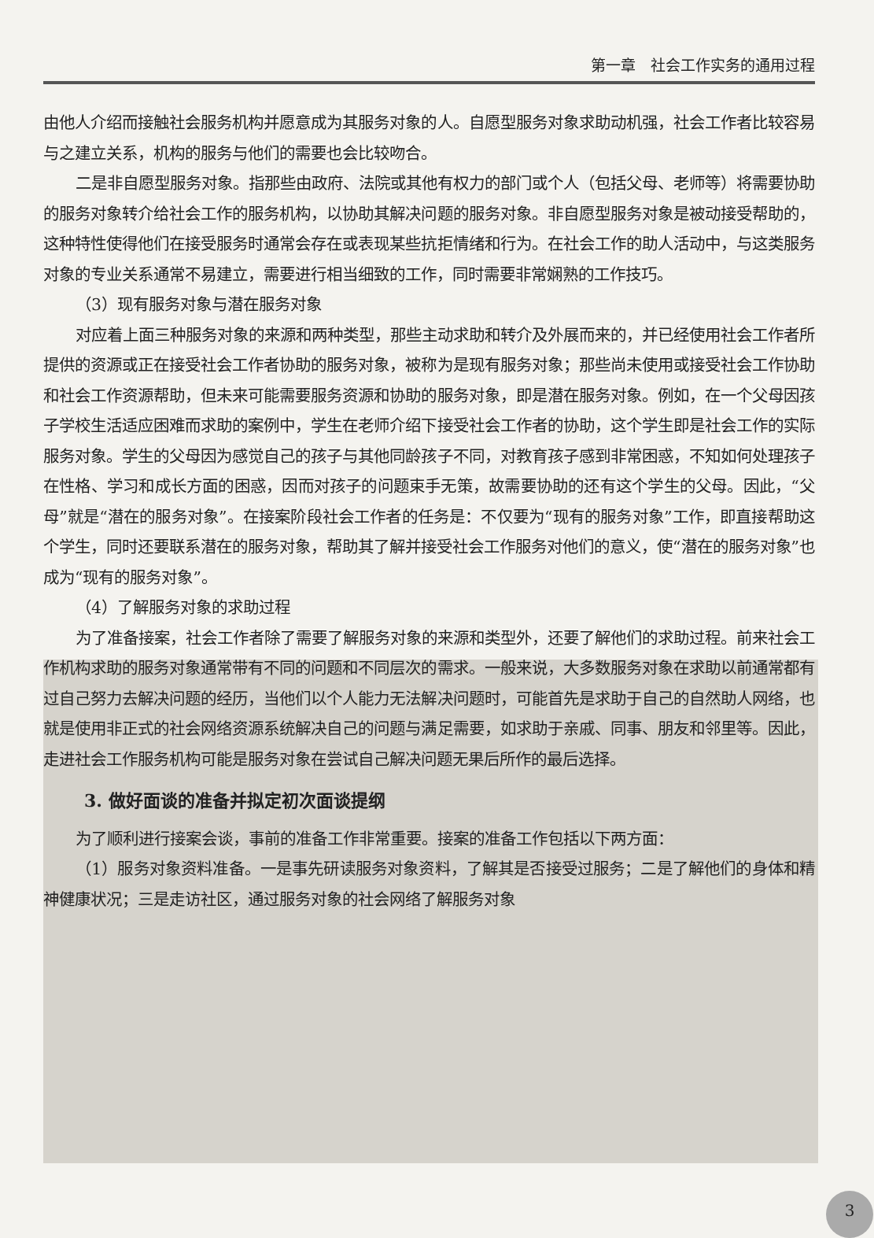第一章　社会工作实务的通用过程
由他人介绍而接触社会服务机构并愿意成为其服务对象的人。自愿型服务对象求助动机强，社会工作者比较容易与之建立关系，机构的服务与他们的需要也会比较吻合。
二是非自愿型服务对象。指那些由政府、法院或其他有权力的部门或个人（包括父母、老师等）将需要协助的服务对象转介给社会工作的服务机构，以协助其解决问题的服务对象。非自愿型服务对象是被动接受帮助的，这种特性使得他们在接受服务时通常会存在或表现某些抗拒情绪和行为。在社会工作的助人活动中，与这类服务对象的专业关系通常不易建立，需要进行相当细致的工作，同时需要非常娴熟的工作技巧。
（3）现有服务对象与潜在服务对象
对应着上面三种服务对象的来源和两种类型，那些主动求助和转介及外展而来的，并已经使用社会工作者所提供的资源或正在接受社会工作者协助的服务对象，被称为是现有服务对象；那些尚未使用或接受社会工作协助和社会工作资源帮助，但未来可能需要服务资源和协助的服务对象，即是潜在服务对象。例如，在一个父母因孩子学校生活适应困难而求助的案例中，学生在老师介绍下接受社会工作者的协助，这个学生即是社会工作的实际服务对象。学生的父母因为感觉自己的孩子与其他同龄孩子不同，对教育孩子感到非常困惑，不知如何处理孩子在性格、学习和成长方面的困惑，因而对孩子的问题束手无策，故需要协助的还有这个学生的父母。因此，“父母”就是“潜在的服务对象”。在接案阶段社会工作者的任务是：不仅要为“现有的服务对象”工作，即直接帮助这个学生，同时还要联系潜在的服务对象，帮助其了解并接受社会工作服务对他们的意义，使“潜在的服务对象”也成为“现有的服务对象”。
（4）了解服务对象的求助过程
为了准备接案，社会工作者除了需要了解服务对象的来源和类型外，还要了解他们的求助过程。前来社会工作机构求助的服务对象通常带有不同的问题和不同层次的需求。一般来说，大多数服务对象在求助以前通常都有过自己努力去解决问题的经历，当他们以个人能力无法解决问题时，可能首先是求助于自己的自然助人网络，也就是使用非正式的社会网络资源系统解决自己的问题与满足需要，如求助于亲戚、同事、朋友和邻里等。因此，走进社会工作服务机构可能是服务对象在尝试自己解决问题无果后所作的最后选择。
3. 做好面谈的准备并拟定初次面谈提纲
为了顺利进行接案会谈，事前的准备工作非常重要。接案的准备工作包括以下两方面：
（1）服务对象资料准备。一是事先研读服务对象资料，了解其是否接受过服务；二是了解他们的身体和精神健康状况；三是走访社区，通过服务对象的社会网络了解服务对象
3